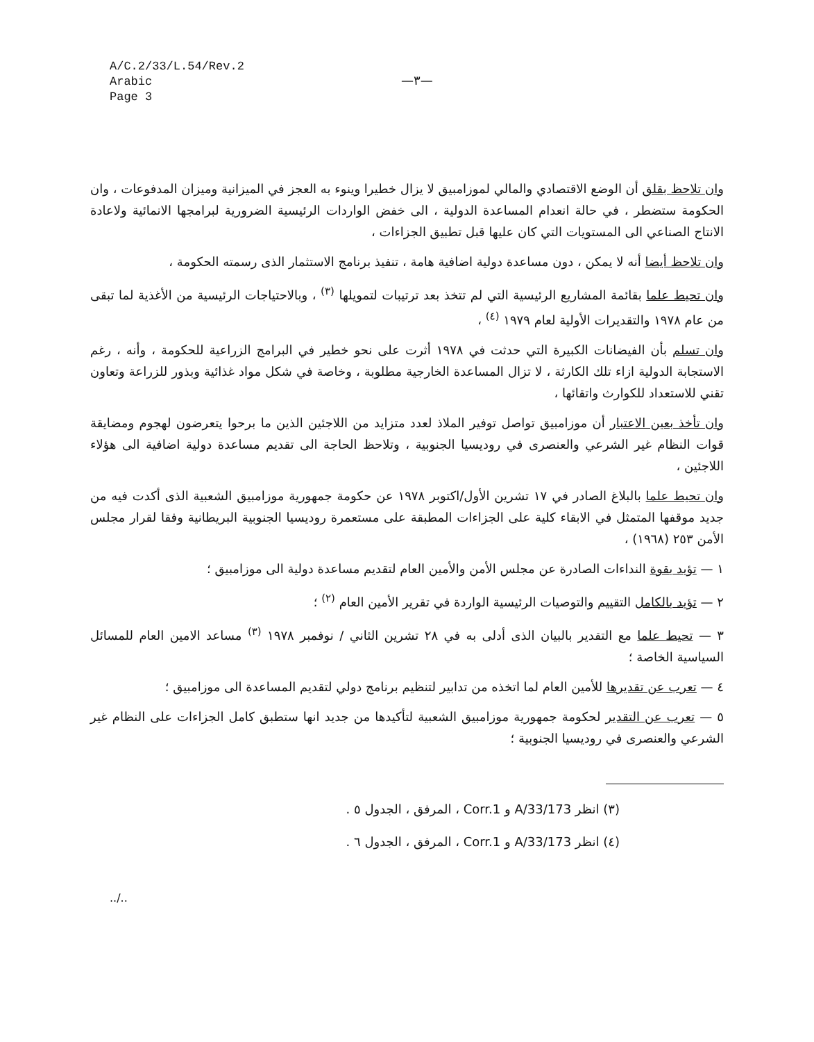A/C.2/33/L.54/Rev.2
Arabic
Page 3
—٣—
وان تلاحظ بقلق أن الوضع الاقتصادي والمالي لموزامبيق لا يزال خطيرا وينوء به العجز في الميزانية وميزان المدفوعات ، وان الحكومة ستضطر ، في حالة انعدام المساعدة الدولية ، الى خفض الواردات الرئيسية الضرورية لبرامجها الانمائية ولاعادة الانتاج الصناعي الى المستويات التي كان عليها قبل تطبيق الجزاءات ،
وان تلاحظ أيضا أنه لا يمكن ، دون مساعدة دولية اضافية هامة ، تنفيذ برنامج الاستثمار الذى رسمته الحكومة ،
وان تحيط علما بقائمة المشاريع الرئيسية التي لم تتخذ بعد ترتيبات لتمويلها <sup>(٣)</sup> ، وبالاحتياجات الرئيسية من الأغذية لما تبقى من عام ١٩٧٨ والتقديرات الأولية لعام ١٩٧٩ <sup>(٤)</sup> ،
وان تسلم بأن الفيضانات الكبيرة التي حدثت في ١٩٧٨ أثرت على نحو خطير في البرامج الزراعية للحكومة ، وأنه ، رغم الاستجابة الدولية ازاء تلك الكارثة ، لا تزال المساعدة الخارجية مطلوبة ، وخاصة في شكل مواد غذائية وبذور للزراعة وتعاون تقني للاستعداد للكوارث واتقائها ،
وان تأخذ بعين الاعتبار أن موزامبيق تواصل توفير الملاذ لعدد متزايد من اللاجئين الذين ما برحوا يتعرضون لهجوم ومضايقة قوات النظام غير الشرعي والعنصرى في روديسيا الجنوبية ، وتلاحظ الحاجة الى تقديم مساعدة دولية اضافية الى هؤلاء اللاجئين ،
وان تحيط علما بالبلاغ الصادر في ١٧ تشرين الأول/اكتوبر ١٩٧٨ عن حكومة جمهورية موزامبيق الشعبية الذى أكدت فيه من جديد موقفها المتمثل في الابقاء كلية على الجزاءات المطبقة على مستعمرة روديسيا الجنوبية البريطانية وفقا لقرار مجلس الأمن ٢٥٣ (١٩٦٨) ،
١ — تؤيد بقوة النداءات الصادرة عن مجلس الأمن والأمين العام لتقديم مساعدة دولية الى موزامبيق ؛
٢ — تؤيد بالكامل التقييم والتوصيات الرئيسية الواردة في تقرير الأمين العام <sup>(٢)</sup> ؛
٣ — تحيط علما مع التقدير بالبيان الذى أدلى به في ٢٨ تشرين الثاني / نوفمبر ١٩٧٨ <sup>(٣)</sup> مساعد الامين العام للمسائل السياسية الخاصة ؛
٤ — تعرب عن تقديرها للأمين العام لما اتخذه من تدابير لتنظيم برنامج دولي لتقديم المساعدة الى موزامبيق ؛
٥ — تعرب عن التقدير لحكومة جمهورية موزامبيق الشعبية لتأكيدها من جديد انها ستطبق كامل الجزاءات على النظام غير الشرعي والعنصرى في روديسيا الجنوبية ؛
(٣) انظر A/33/173 و Corr.1 ، المرفق ، الجدول ٥ .
(٤) انظر A/33/173 و Corr.1 ، المرفق ، الجدول ٦ .
../..